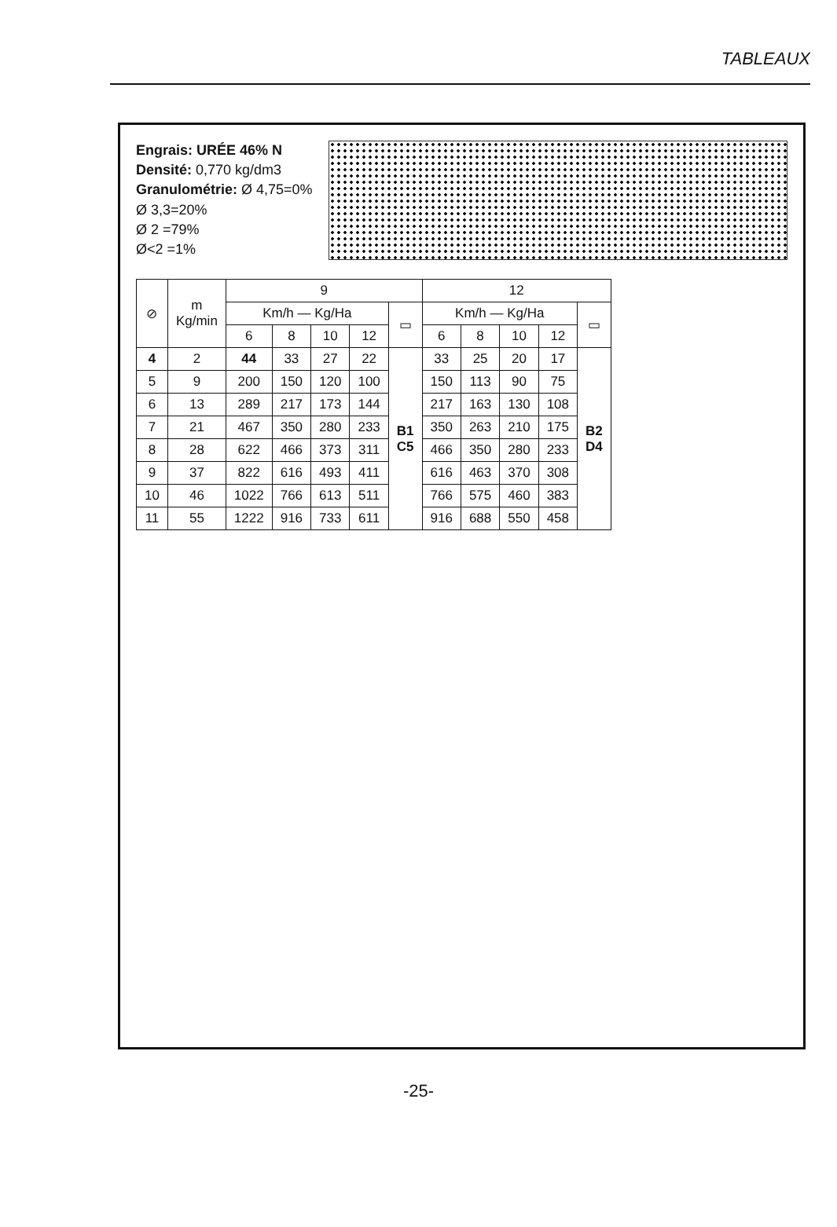TABLEAUX
Engrais: URÉE 46% N
Densité: 0,770 kg/dm3
Granulométrie: Ø 4,75=0%
Ø 3,3=20%
Ø 2 =79%
Ø<2 =1%
| ⊘ | m Kg/min | 9 | | | | | 12 | | | | |
| --- | --- | --- | --- | --- | --- | --- | --- | --- | --- | --- | --- |
| | | Km/h — Kg/Ha | | | | ▭ | Km/h — Kg/Ha | | | | ▭ |
| | | 6 | 8 | 10 | 12 | | 6 | 8 | 10 | 12 | |
| 4 | 2 | 44 | 33 | 27 | 22 | B1 C5 | 33 | 25 | 20 | 17 | B2 D4 |
| 5 | 9 | 200 | 150 | 120 | 100 | | 150 | 113 | 90 | 75 | |
| 6 | 13 | 289 | 217 | 173 | 144 | | 217 | 163 | 130 | 108 | |
| 7 | 21 | 467 | 350 | 280 | 233 | | 350 | 263 | 210 | 175 | |
| 8 | 28 | 622 | 466 | 373 | 311 | | 466 | 350 | 280 | 233 | |
| 9 | 37 | 822 | 616 | 493 | 411 | | 616 | 463 | 370 | 308 | |
| 10 | 46 | 1022 | 766 | 613 | 511 | | 766 | 575 | 460 | 383 | |
| 11 | 55 | 1222 | 916 | 733 | 611 | | 916 | 688 | 550 | 458 | |
-25-